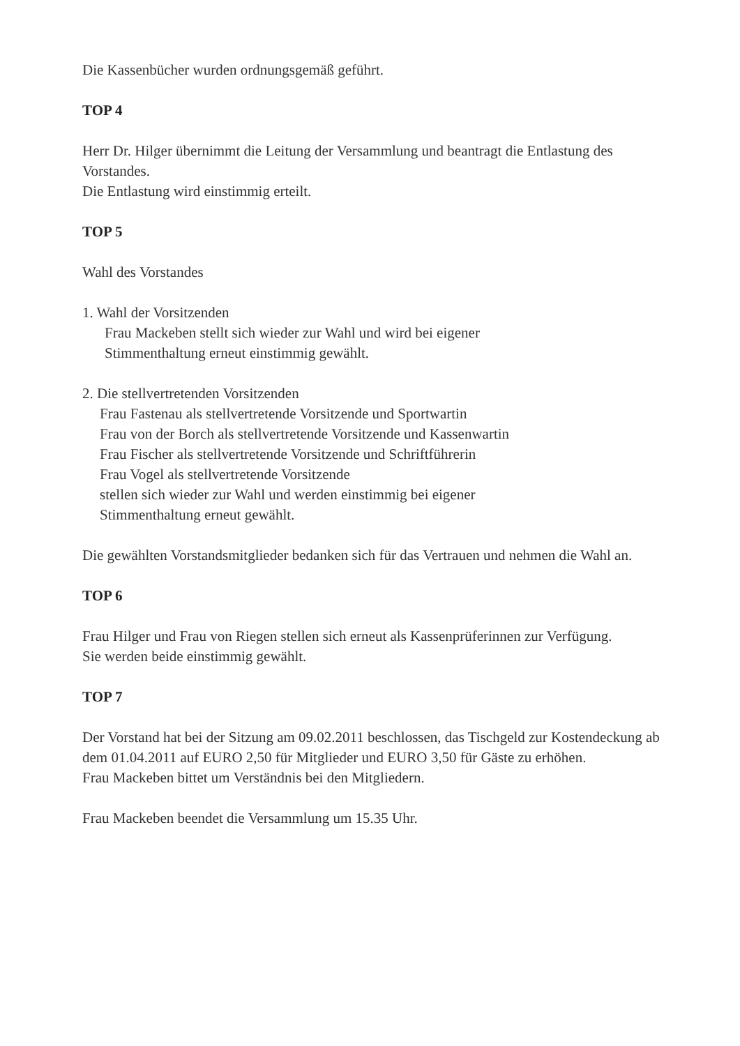Die Kassenbücher wurden ordnungsgemäß geführt.
TOP 4
Herr Dr. Hilger übernimmt die Leitung der Versammlung und beantragt die Entlastung des Vorstandes.
Die Entlastung wird einstimmig erteilt.
TOP 5
Wahl des Vorstandes
1. Wahl der Vorsitzenden
Frau Mackeben stellt sich wieder zur Wahl und wird bei eigener
Stimmenthaltung erneut einstimmig gewählt.
2. Die stellvertretenden Vorsitzenden
Frau Fastenau als stellvertretende Vorsitzende und Sportwartin
Frau von der Borch als stellvertretende Vorsitzende und Kassenwartin
Frau Fischer als stellvertretende Vorsitzende und Schriftführerin
Frau Vogel als stellvertretende Vorsitzende
stellen sich wieder zur Wahl und werden einstimmig bei eigener
Stimmenthaltung erneut gewählt.
Die gewählten Vorstandsmitglieder bedanken sich für das Vertrauen und nehmen die Wahl an.
TOP 6
Frau Hilger und Frau von Riegen stellen sich erneut als Kassenprüferinnen zur Verfügung.
Sie werden beide einstimmig gewählt.
TOP 7
Der Vorstand hat bei der Sitzung am 09.02.2011 beschlossen, das Tischgeld zur Kostendeckung ab dem 01.04.2011 auf EURO 2,50 für Mitglieder und EURO 3,50 für Gäste zu erhöhen.
Frau Mackeben bittet um Verständnis bei den Mitgliedern.
Frau Mackeben beendet die Versammlung um 15.35 Uhr.